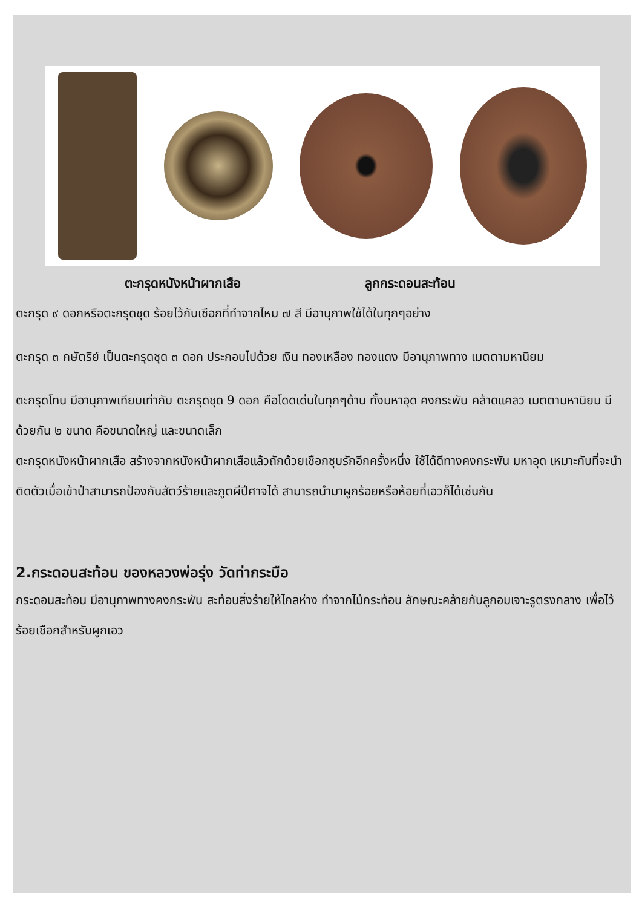ตะกรุดหนังหน้าผากเสือ ลูกกระดอนสะท้อน
ตะกรุด ๙ ดอกหรือตะกรุดชุด ร้อยไว้กับเชือกที่ทำจากไหม ๗ สี มีอานุภาพใช้ได้ในทุกๆอย่าง
ตะกรุด ๓ กษัตริย์ เป็นตะกรุดชุด ๓ ดอก ประกอบไปด้วย เงิน ทองเหลือง ทองแดง มีอานุภาพทาง เมตตามหานิยม
ตะกรุดโทน มีอานุภาพเทียบเท่ากับ ตะกรุดชุด 9 ดอก คือโดดเด่นในทุกๆด้าน ทั้งมหาอุด คงกระพัน คล้าดแคลว เมตตามหานิยม มีด้วยกัน ๒ ขนาด คือขนาดใหญ่ และขนาดเล็ก
ตะกรุดหนังหน้าผากเสือ สร้างจากหนังหน้าผากเสือแล้วถักด้วยเชือกชุบรักอีกครั้งหนึ่ง ใช้ได้ดีทางคงกระพัน มหาอุด เหมาะกับที่จะนำติดตัวเมื่อเข้าป่าสามารถป้องกันสัตว์ร้ายและภูตผีปีศาจได้ สามารถนำมาผูกร้อยหรือห้อยที่เอวก็ได้เช่นกัน
2.กระดอนสะท้อน ของหลวงพ่อรุ่ง วัดท่ากระบือ
กระดอนสะท้อน มีอานุภาพทางคงกระพัน สะท้อนสิ่งร้ายให้ไกลห่าง ทำจากไม้กระท้อน ลักษณะคล้ายกับลูกอมเจาะรูตรงกลาง เพื่อไว้ร้อยเชือกสำหรับผูกเอว